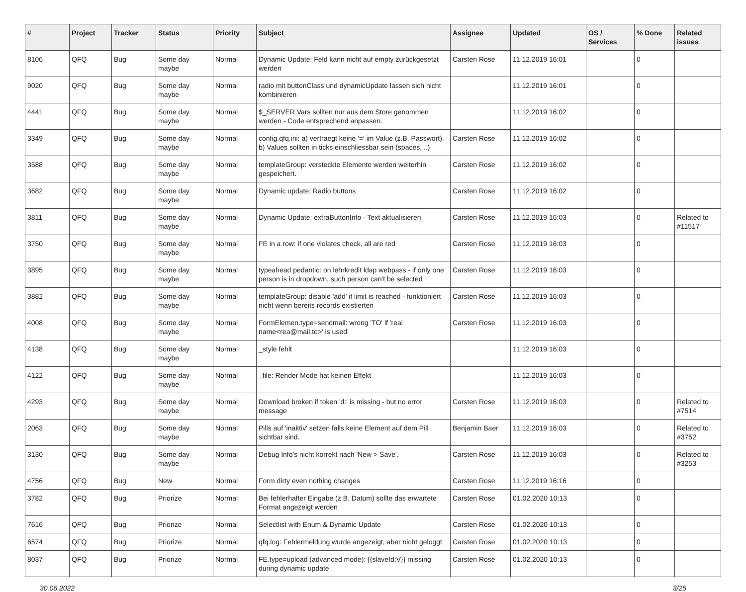| # | Project | Tracker | Status | Priority | Subject | Assignee | Updated | OS / Services | % Done | Related issues |
| --- | --- | --- | --- | --- | --- | --- | --- | --- | --- | --- |
| 8106 | QFQ | Bug | Some day maybe | Normal | Dynamic Update: Feld kann nicht auf empty zurückgesetzt werden | Carsten Rose | 11.12.2019 16:01 | | 0 | |
| 9020 | QFQ | Bug | Some day maybe | Normal | radio mit buttonClass und dynamicUpdate lassen sich nicht kombinieren | | 11.12.2019 16:01 | | 0 | |
| 4441 | QFQ | Bug | Some day maybe | Normal | $_SERVER Vars sollten nur aus dem Store genommen werden - Code entsprechend anpassen. | | 11.12.2019 16:02 | | 0 | |
| 3349 | QFQ | Bug | Some day maybe | Normal | config.qfq.ini: a) vertraegt keine '=' im Value (z.B. Passwort), b) Values sollten in ticks einschliessbar sein (spaces, ..) | Carsten Rose | 11.12.2019 16:02 | | 0 | |
| 3588 | QFQ | Bug | Some day maybe | Normal | templateGroup: versteckte Elemente werden weiterhin gespeichert. | Carsten Rose | 11.12.2019 16:02 | | 0 | |
| 3682 | QFQ | Bug | Some day maybe | Normal | Dynamic update: Radio buttons | Carsten Rose | 11.12.2019 16:02 | | 0 | |
| 3811 | QFQ | Bug | Some day maybe | Normal | Dynamic Update: extraButtonInfo - Text aktualisieren | Carsten Rose | 11.12.2019 16:03 | | 0 | Related to #11517 |
| 3750 | QFQ | Bug | Some day maybe | Normal | FE in a row: if one violates check, all are red | Carsten Rose | 11.12.2019 16:03 | | 0 | |
| 3895 | QFQ | Bug | Some day maybe | Normal | typeahead pedantic: on lehrkredit ldap webpass - if only one person is in dropdown, such person can't be selected | Carsten Rose | 11.12.2019 16:03 | | 0 | |
| 3882 | QFQ | Bug | Some day maybe | Normal | templateGroup: disable 'add' if limit is reached - funktioniert nicht wenn bereits records existierten | Carsten Rose | 11.12.2019 16:03 | | 0 | |
| 4008 | QFQ | Bug | Some day maybe | Normal | FormElemen.type=sendmail: wrong 'TO' if 'real name<rea@mail.to>' is used | Carsten Rose | 11.12.2019 16:03 | | 0 | |
| 4138 | QFQ | Bug | Some day maybe | Normal | _style fehlt | | 11.12.2019 16:03 | | 0 | |
| 4122 | QFQ | Bug | Some day maybe | Normal | _file: Render Mode hat keinen Effekt | | 11.12.2019 16:03 | | 0 | |
| 4293 | QFQ | Bug | Some day maybe | Normal | Download broken if token 'd:' is missing - but no error message | Carsten Rose | 11.12.2019 16:03 | | 0 | Related to #7514 |
| 2063 | QFQ | Bug | Some day maybe | Normal | Pills auf 'inaktiv' setzen falls keine Element auf dem Pill sichtbar sind. | Benjamin Baer | 11.12.2019 16:03 | | 0 | Related to #3752 |
| 3130 | QFQ | Bug | Some day maybe | Normal | Debug Info's nicht korrekt nach 'New > Save'. | Carsten Rose | 11.12.2019 16:03 | | 0 | Related to #3253 |
| 4756 | QFQ | Bug | New | Normal | Form dirty even nothing changes | Carsten Rose | 11.12.2019 16:16 | | 0 | |
| 3782 | QFQ | Bug | Priorize | Normal | Bei fehlerhafter Eingabe (z.B. Datum) sollte das erwartete Format angezeigt werden | Carsten Rose | 01.02.2020 10:13 | | 0 | |
| 7616 | QFQ | Bug | Priorize | Normal | Selectlist with Enum & Dynamic Update | Carsten Rose | 01.02.2020 10:13 | | 0 | |
| 6574 | QFQ | Bug | Priorize | Normal | qfq.log: Fehlermeldung wurde angezeigt, aber nicht geloggt | Carsten Rose | 01.02.2020 10:13 | | 0 | |
| 8037 | QFQ | Bug | Priorize | Normal | FE.type=upload (advanced mode): {{slaveId:V}} missing during dynamic update | Carsten Rose | 01.02.2020 10:13 | | 0 | |
30.06.2022 3/25